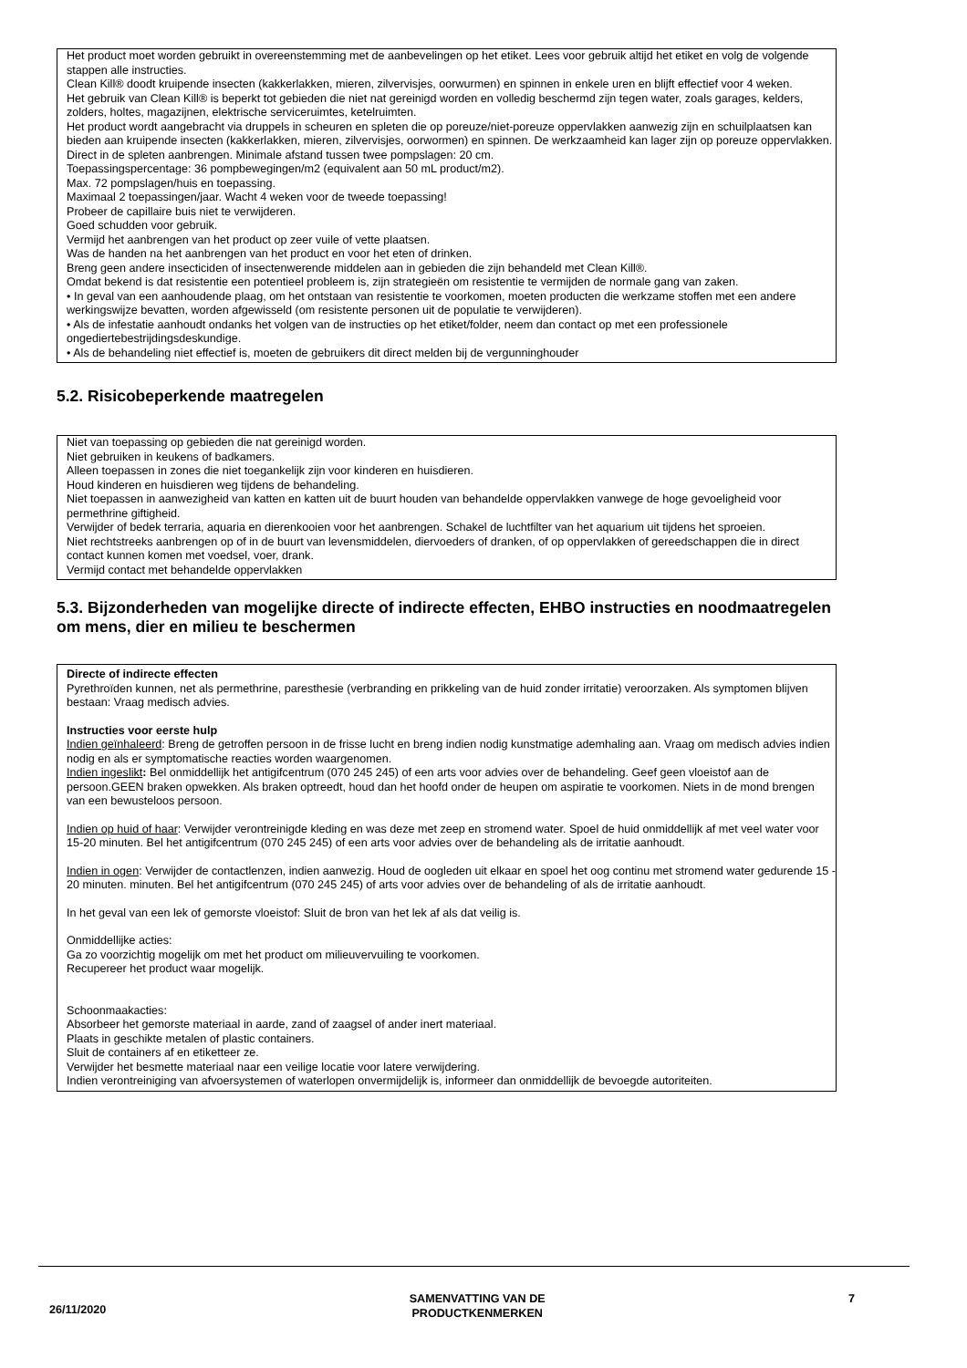Het product moet worden gebruikt in overeenstemming met de aanbevelingen op het etiket. Lees voor gebruik altijd het etiket en volg de volgende stappen alle instructies.
Clean Kill® doodt kruipende insecten (kakkerlakken, mieren, zilvervisjes, oorwurmen) en spinnen in enkele uren en blijft effectief voor 4 weken.
Het gebruik van Clean Kill® is beperkt tot gebieden die niet nat gereinigd worden en volledig beschermd zijn tegen water, zoals garages, kelders, zolders, holtes, magazijnen, elektrische serviceruimtes, ketelruimten.
Het product wordt aangebracht via druppels in scheuren en spleten die op poreuze/niet-poreuze oppervlakken aanwezig zijn en schuilplaatsen kan bieden aan kruipende insecten (kakkerlakken, mieren, zilvervisjes, oorwormen) en spinnen. De werkzaamheid kan lager zijn op poreuze oppervlakken.
Direct in de spleten aanbrengen. Minimale afstand tussen twee pompslagen: 20 cm.
Toepassingspercentage: 36 pompbewegingen/m2 (equivalent aan 50 mL product/m2).
Max. 72 pompslagen/huis en toepassing.
Maximaal 2 toepassingen/jaar. Wacht 4 weken voor de tweede toepassing!
Probeer de capillaire buis niet te verwijderen.
Goed schudden voor gebruik.
Vermijd het aanbrengen van het product op zeer vuile of vette plaatsen.
Was de handen na het aanbrengen van het product en voor het eten of drinken.
Breng geen andere insecticiden of insectenwerende middelen aan in gebieden die zijn behandeld met Clean Kill®.
Omdat bekend is dat resistentie een potentieel probleem is, zijn strategieën om resistentie te vermijden de normale gang van zaken.
• In geval van een aanhoudende plaag, om het ontstaan van resistentie te voorkomen, moeten producten die werkzame stoffen met een andere werkingswijze bevatten, worden afgewisseld (om resistente personen uit de populatie te verwijderen).
• Als de infestatie aanhoudt ondanks het volgen van de instructies op het etiket/folder, neem dan contact op met een professionele ongediertebestrijdingsdeskundige.
• Als de behandeling niet effectief is, moeten de gebruikers dit direct melden bij de vergunninghouder
5.2. Risicobeperkende maatregelen
Niet van toepassing op gebieden die nat gereinigd worden.
Niet gebruiken in keukens of badkamers.
Alleen toepassen in zones die niet toegankelijk zijn voor kinderen en huisdieren.
Houd kinderen en huisdieren weg tijdens de behandeling.
Niet toepassen in aanwezigheid van katten en katten uit de buurt houden van behandelde oppervlakken vanwege de hoge gevoeligheid voor permethrine giftigheid.
Verwijder of bedek terraria, aquaria en dierenkooien voor het aanbrengen. Schakel de luchtfilter van het aquarium uit tijdens het sproeien.
Niet rechtstreeks aanbrengen op of in de buurt van levensmiddelen, diervoeders of dranken, of op oppervlakken of gereedschappen die in direct contact kunnen komen met voedsel, voer, drank.
Vermijd contact met behandelde oppervlakken
5.3. Bijzonderheden van mogelijke directe of indirecte effecten, EHBO instructies en noodmaatregelen om mens, dier en milieu te beschermen
Directe of indirecte effecten
Pyrethroïden kunnen, net als permethrine, paresthesie (verbranding en prikkeling van de huid zonder irritatie) veroorzaken. Als symptomen blijven bestaan: Vraag medisch advies.
Instructies voor eerste hulp
Indien geïnhaleerd: Breng de getroffen persoon in de frisse lucht en breng indien nodig kunstmatige ademhaling aan. Vraag om medisch advies indien nodig en als er symptomatische reacties worden waargenomen.
Indien ingeslikt: Bel onmiddellijk het antigifcentrum (070 245 245) of een arts voor advies over de behandeling. Geef geen vloeistof aan de persoon.GEEN braken opwekken. Als braken optreedt, houd dan het hoofd onder de heupen om aspiratie te voorkomen. Niets in de mond brengen van een bewusteloos persoon.
Indien op huid of haar: Verwijder verontreinigde kleding en was deze met zeep en stromend water. Spoel de huid onmiddellijk af met veel water voor 15-20 minuten. Bel het antigifcentrum (070 245 245) of een arts voor advies over de behandeling als de irritatie aanhoudt.
Indien in ogen: Verwijder de contactlenzen, indien aanwezig. Houd de oogleden uit elkaar en spoel het oog continu met stromend water gedurende 15 - 20 minuten. minuten. Bel het antigifcentrum (070 245 245) of arts voor advies over de behandeling of als de irritatie aanhoudt.
In het geval van een lek of gemorste vloeistof: Sluit de bron van het lek af als dat veilig is.
Onmiddellijke acties:
Ga zo voorzichtig mogelijk om met het product om milieuvervuiling te voorkomen.
Recupereer het product waar mogelijk.
Schoonmaakacties:
Absorbeer het gemorste materiaal in aarde, zand of zaagsel of ander inert materiaal.
Plaats in geschikte metalen of plastic containers.
Sluit de containers af en etiketteer ze.
Verwijder het besmette materiaal naar een veilige locatie voor latere verwijdering.
Indien verontreiniging van afvoersystemen of waterlopen onvermijdelijk is, informeer dan onmiddellijk de bevoegde autoriteiten.
26/11/2020 SAMENVATTING VAN DE
PRODUCTKENMERKEN 7